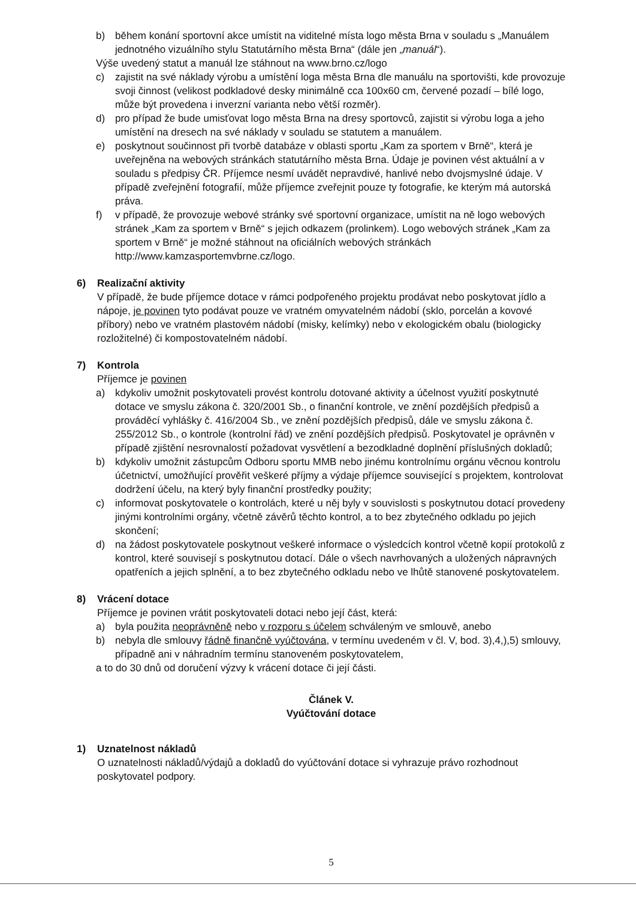b) během konání sportovní akce umístit na viditelné místa logo města Brna v souladu s „Manuálem jednotného vizuálního stylu Statutárního města Brna“ (dále jen „manuál“).
Výše uvedený statut a manuál lze stáhnout na www.brno.cz/logo
c) zajistit na své náklady výrobu a umístění loga města Brna dle manuálu na sportovišti, kde provozuje svoji činnost (velikost podkladové desky minimálně cca 100x60 cm, červené pozadí – bílé logo, může být provedena i inverzní varianta nebo větší rozměr).
d) pro případ že bude umisťovat logo města Brna na dresy sportovců, zajistit si výrobu loga a jeho umístění na dresech na své náklady v souladu se statutem a manuálem.
e) poskytnout součinnost při tvorbě databáze v oblasti sportu „Kam za sportem v Brně“, která je uveřejněna na webových stránkách statutárního města Brna. Údaje je povinen vést aktuální a v souladu s předpisy ČR. Příjemce nesmí uvádět nepravdivé, hanlivé nebo dvojsmyslné údaje. V případě zveřejnění fotografií, může příjemce zveřejnit pouze ty fotografie, ke kterým má autorská práva.
f) v případě, že provozuje webové stránky své sportovní organizace, umístit na ně logo webových stránek „Kam za sportem v Brně“ s jejich odkazem (prolinkem). Logo webových stránek „Kam za sportem v Brně“ je možné stáhnout na oficiálních webových stránkách http://www.kamzasportemvbrne.cz/logo.
6) Realizační aktivity
V případě, že bude příjemce dotace v rámci podpořeného projektu prodávat nebo poskytovat jídlo a nápoje, je povinen tyto podávat pouze ve vratném omyvatelném nádobí (sklo, porcelán a kovové příbory) nebo ve vratném plastovém nádobí (misky, kelímky) nebo v ekologickém obalu (biologicky rozložitelné) či kompostovatelném nádobí.
7) Kontrola
Příjemce je povinen
a) kdykoliv umožnit poskytovateli provést kontrolu dotované aktivity a účelnost využití poskytnuté dotace ve smyslu zákona č. 320/2001 Sb., o finanční kontrole, ve znění pozdějších předpisů a prováděcí vyhlášky č. 416/2004 Sb., ve znění pozdějších předpisů, dále ve smyslu zákona č. 255/2012 Sb., o kontrole (kontrolní řád) ve znění pozdějších předpisů. Poskytovatel je oprávněn v případě zjištění nesrovnalostí požadovat vysvětlení a bezodkladné doplnění příslušných dokladů;
b) kdykoliv umožnit zástupcům Odboru sportu MMB nebo jinému kontrolnímu orgánu věcnou kontrolu účetnictví, umožňující prověřit veškeré příjmy a výdaje příjemce související s projektem, kontrolovat dodržení účelu, na který byly finanční prostředky použity;
c) informovat poskytovatele o kontrolách, které u něj byly v souvislosti s poskytnutou dotací provedeny jinými kontrolními orgány, včetně závěrů těchto kontrol, a to bez zbytečného odkladu po jejich skončení;
d) na žádost poskytovatele poskytnout veškeré informace o výsledcích kontrol včetně kopií protokolů z kontrol, které souvisejí s poskytnutou dotací. Dále o všech navrhovaných a uložených nápravných opatřeních a jejich splnění, a to bez zbytečného odkladu nebo ve lhůtě stanovené poskytovatelem.
8) Vrácení dotace
Příjemce je povinen vrátit poskytovateli dotaci nebo její část, která:
a) byla použita neoprávněně nebo v rozporu s účelem schváleným ve smlouvě, anebo
b) nebyla dle smlouvy řádně finančně vyúčtována, v termínu uvedeném v čl. V, bod. 3),4,),5) smlouvy, případně ani v náhradním termínu stanoveném poskytovatelem,
a to do 30 dnů od doručení výzvy k vrácení dotace či její části.
Článek V.
Vyúčtování dotace
1) Uznatelnost nákladů
O uznatelnosti nákladů/výdajů a dokladů do vyúčtování dotace si vyhrazuje právo rozhodnout poskytovatel podpory.
5